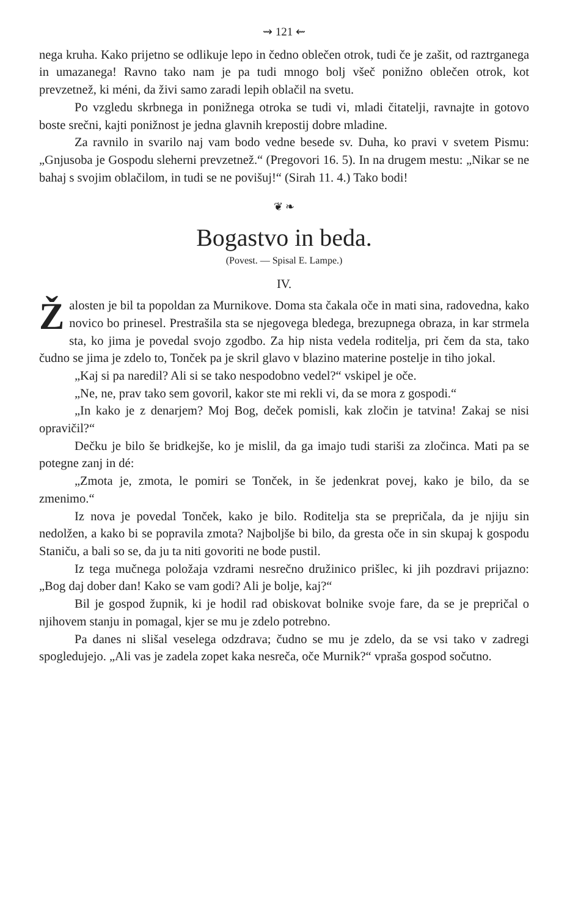⇝ 121 ⇜
nega kruha. Kako prijetno se odlikuje lepo in čedno oblečen otrok, tudi če je zašit, od raztrganega in umazanega! Ravno tako nam je pa tudi mnogo bolj všeč ponižno oblečen otrok, kot prevzetnež, ki méni, da živi samo zaradi lepih oblačil na svetu.
Po vzgledu skrbnega in ponižnega otroka se tudi vi, mladi čitatelji, ravnajte in gotovo boste srečni, kajti ponižnost je jedna glavnih krepostij dobre mladine.
Za ravnilo in svarilo naj vam bodo vedne besede sv. Duha, ko pravi v svetem Pismu: „Gnjusoba je Gospodu sleherni prevzetnež.“ (Pregovori 16. 5). In na drugem mestu: „Nikar se ne bahaj s svojim oblačilom, in tudi se ne povišuj!“ (Sirah 11. 4.) Tako bodi!
❦ ❧
Bogastvo in beda.
(Povest. — Spisal E. Lampe.)
IV.
Žalosten je bil ta popoldan za Murnikove. Doma sta čakala oče in mati sina, radovedna, kako novico bo prinesel. Prestrašila sta se njegovega bledega, brezupnega obraza, in kar strmela sta, ko jima je povedal svojo zgodbo. Za hip nista vedela roditelja, pri čem da sta, tako čudno se jima je zdelo to, Tonček pa je skril glavo v blazino materine postelje in tiho jokal.
„Kaj si pa naredil? Ali si se tako nespodobno vedel?“ vskipel je oče.
„Ne, ne, prav tako sem govoril, kakor ste mi rekli vi, da se mora z gospodi.“
„In kako je z denarjem? Moj Bog, deček pomisli, kak zločin je tatvina! Zakaj se nisi opravičil?“
Dečku je bilo še bridkejše, ko je mislil, da ga imajo tudi stariši za zločinca. Mati pa se potegne zanj in dé:
„Zmota je, zmota, le pomiri se Tonček, in še jedenkrat povej, kako je bilo, da se zmenimo.“
Iz nova je povedal Tonček, kako je bilo. Roditelja sta se prepričala, da je njiju sin nedolžen, a kako bi se popravila zmota? Najboljše bi bilo, da gresta oče in sin skupaj k gospodu Staniču, a bali so se, da ju ta niti govoriti ne bode pustil.
Iz tega mučnega položaja vzdrami nesrečno družinico prišlec, ki jih pozdravi prijazno: „Bog daj dober dan! Kako se vam godi? Ali je bolje, kaj?“
Bil je gospod župnik, ki je hodil rad obiskovat bolnike svoje fare, da se je prepričal o njihovem stanju in pomagal, kjer se mu je zdelo potrebno.
Pa danes ni slišal veselega odzdrava; čudno se mu je zdelo, da se vsi tako v zadregi spogledujejo. „Ali vas je zadela zopet kaka nesreča, oče Murnik?“ vpraša gospod sočutno.